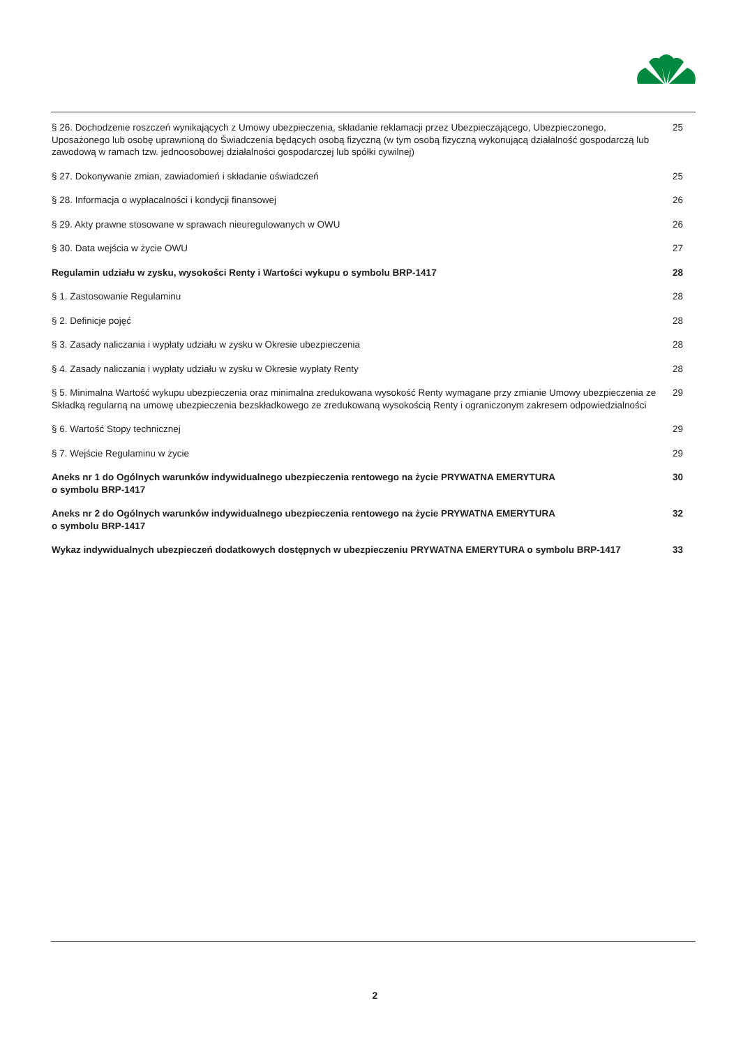§ 26. Dochodzenie roszczeń wynikających z Umowy ubezpieczenia, składanie reklamacji przez Ubezpieczającego, Ubezpieczonego, Uposażonego lub osobę uprawnioną do Świadczenia będących osobą fizyczną (w tym osobą fizyczną wykonującą działalność gospodarczą lub zawodową w ramach tzw. jednoosobowej działalności gospodarczej lub spółki cywilnej) 25
§ 27. Dokonywanie zmian, zawiadomień i składanie oświadczeń 25
§ 28. Informacja o wypłacalności i kondycji finansowej 26
§ 29. Akty prawne stosowane w sprawach nieuregulowanych w OWU 26
§ 30. Data wejścia w życie OWU 27
Regulamin udziału w zysku, wysokości Renty i Wartości wykupu o symbolu BRP-1417 28
§ 1. Zastosowanie Regulaminu 28
§ 2. Definicje pojęć 28
§ 3. Zasady naliczania i wypłaty udziału w zysku w Okresie ubezpieczenia 28
§ 4. Zasady naliczania i wypłaty udziału w zysku w Okresie wypłaty Renty 28
§ 5. Minimalna Wartość wykupu ubezpieczenia oraz minimalna zredukowana wysokość Renty wymagane przy zmianie Umowy ubezpieczenia ze Składką regularną na umowę ubezpieczenia bezskładkowego ze zredukowaną wysokością Renty i ograniczonym zakresem odpowiedzialności 29
§ 6. Wartość Stopy technicznej 29
§ 7. Wejście Regulaminu w życie 29
Aneks nr 1 do Ogólnych warunków indywidualnego ubezpieczenia rentowego na życie PRYWATNA EMERYTURA
o symbolu BRP-1417 30
Aneks nr 2 do Ogólnych warunków indywidualnego ubezpieczenia rentowego na życie PRYWATNA EMERYTURA
o symbolu BRP-1417 32
Wykaz indywidualnych ubezpieczeń dodatkowych dostępnych w ubezpieczeniu PRYWATNA EMERYTURA o symbolu BRP-1417 33
2